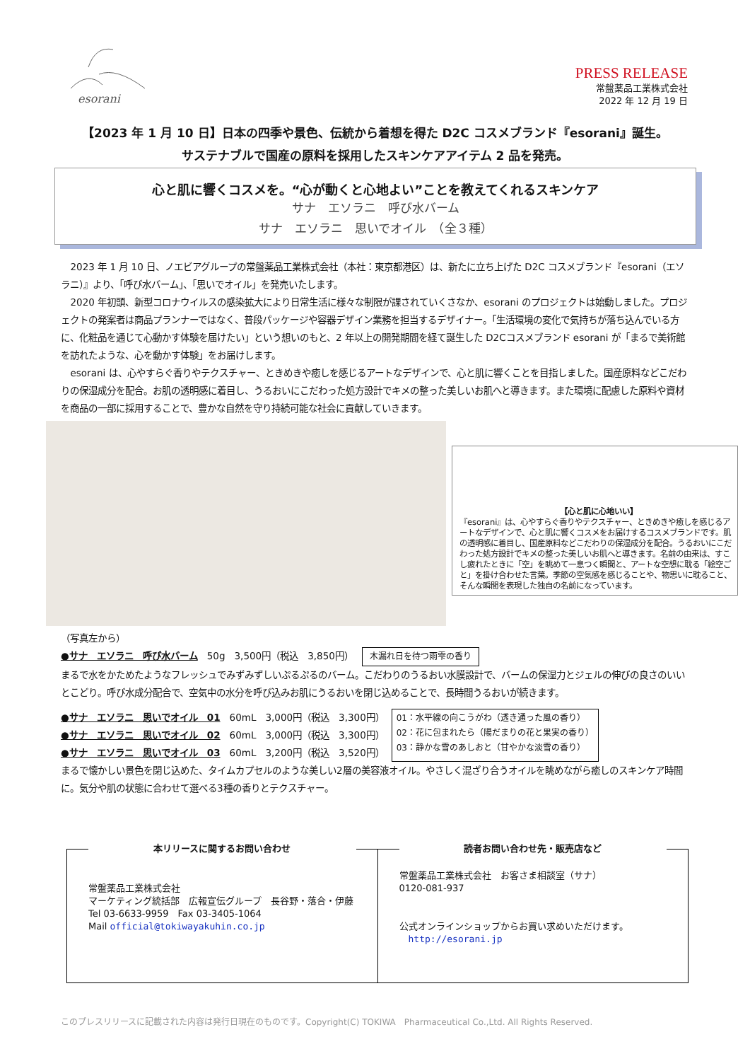esorani
PRESS RELEASE
常盤薬品工業株式会社
2022 年 12 月 19 日
【2023 年 1 月 10 日】日本の四季や景色、伝統から着想を得た D2C コスメブランド『esorani』誕生。
サステナブルで国産の原料を採用したスキンケアアイテム 2 品を発売。
心と肌に響くコスメを。“心が動くと心地よい”ことを教えてくれるスキンケア
サナ　エソラニ　呼び水バーム
サナ　エソラニ　思いでオイル　（全３種）
2023 年 1 月 10 日、ノエビアグループの常盤薬品工業株式会社（本社：東京都港区）は、新たに立ち上げた D2C コスメブランド『esorani（エソラニ）』より、「呼び水バーム」、「思いでオイル」を発売いたします。
2020 年初頭、新型コロナウイルスの感染拡大により日常生活に様々な制限が課されていくさなか、esorani のプロジェクトは始動しました。プロジェクトの発案者は商品プランナーではなく、普段パッケージや容器デザイン業務を担当するデザイナー。「生活環境の変化で気持ちが落ち込んでいる方に、化粧品を通じて心動かす体験を届けたい」という想いのもと、2 年以上の開発期間を経て誕生した D2Cコスメブランド esorani が「まるで美術館を訪れたような、心を動かす体験」をお届けします。
esorani は、心やすらぐ香りやテクスチャー、ときめきや癒しを感じるアートなデザインで、心と肌に響くことを目指しました。国産原料などこだわりの保湿成分を配合。お肌の透明感に着目し、うるおいにこだわった処方設計でキメの整った美しいお肌へと導きます。また環境に配慮した原料や資材を商品の一部に採用することで、豊かな自然を守り持続可能な社会に貢献していきます。
【心と肌に心地いい】
『esorani』は、心やすらぐ香りやテクスチャー、ときめきや癒しを感じるアートなデザインで、心と肌に響くコスメをお届けするコスメブランドです。肌の透明感に着目し、国産原料などこだわりの保湿成分を配合。うるおいにこだわった処方設計でキメの整った美しいお肌へと導きます。名前の由来は、すこし疲れたときに「空」を眺めて一息つく瞬間と、アートな空想に耽る「絵空ごと」を掛け合わせた言葉。季節の空気感を感じることや、物思いに耽ること、そんな瞬間を表現した独自の名前になっています。
（写真左から）
●サナ　エソラニ　呼び水バーム　50g　3,500円（税込　3,850円） 木漏れ日を待つ雨雫の香り
まるで水をかためたようなフレッシュでみずみずしいぷるぷるのバーム。こだわりのうるおい水膜設計で、バームの保湿力とジェルの伸びの良さのいいとこどり。呼び水成分配合で、空気中の水分を呼び込みお肌にうるおいを閉じ込めることで、長時間うるおいが続きます。
●サナ　エソラニ　思いでオイル　01　60mL　3,000円（税込　3,300円）
●サナ　エソラニ　思いでオイル　02　60mL　3,000円（税込　3,300円）
●サナ　エソラニ　思いでオイル　03　60mL　3,200円（税込　3,520円）
01：水平線の向こうがわ（透き通った風の香り）
02：花に包まれたら（陽だまりの花と果実の香り）
03：静かな雪のあしおと（甘やかな淡雪の香り）
まるで懐かしい景色を閉じ込めた、タイムカプセルのような美しい2層の美容液オイル。やさしく混ざり合うオイルを眺めながら癒しのスキンケア時間に。気分や肌の状態に合わせて選べる3種の香りとテクスチャー。
本リリースに関するお問い合わせ
常盤薬品工業株式会社
マーケティング統括部　広報宣伝グループ　長谷野・落合・伊藤
Tel 03-6633-9959　Fax 03-3405-1064
Mail official@tokiwayakuhin.co.jp
読者お問い合わせ先・販売店など
常盤薬品工業株式会社　お客さま相談室（サナ）
0120-081-937
公式オンラインショップからお買い求めいただけます。
　http://esorani.jp
このプレスリリースに記載された内容は発行日現在のものです。Copyright(C) TOKIWA　Pharmaceutical Co.,Ltd. All Rights Reserved.